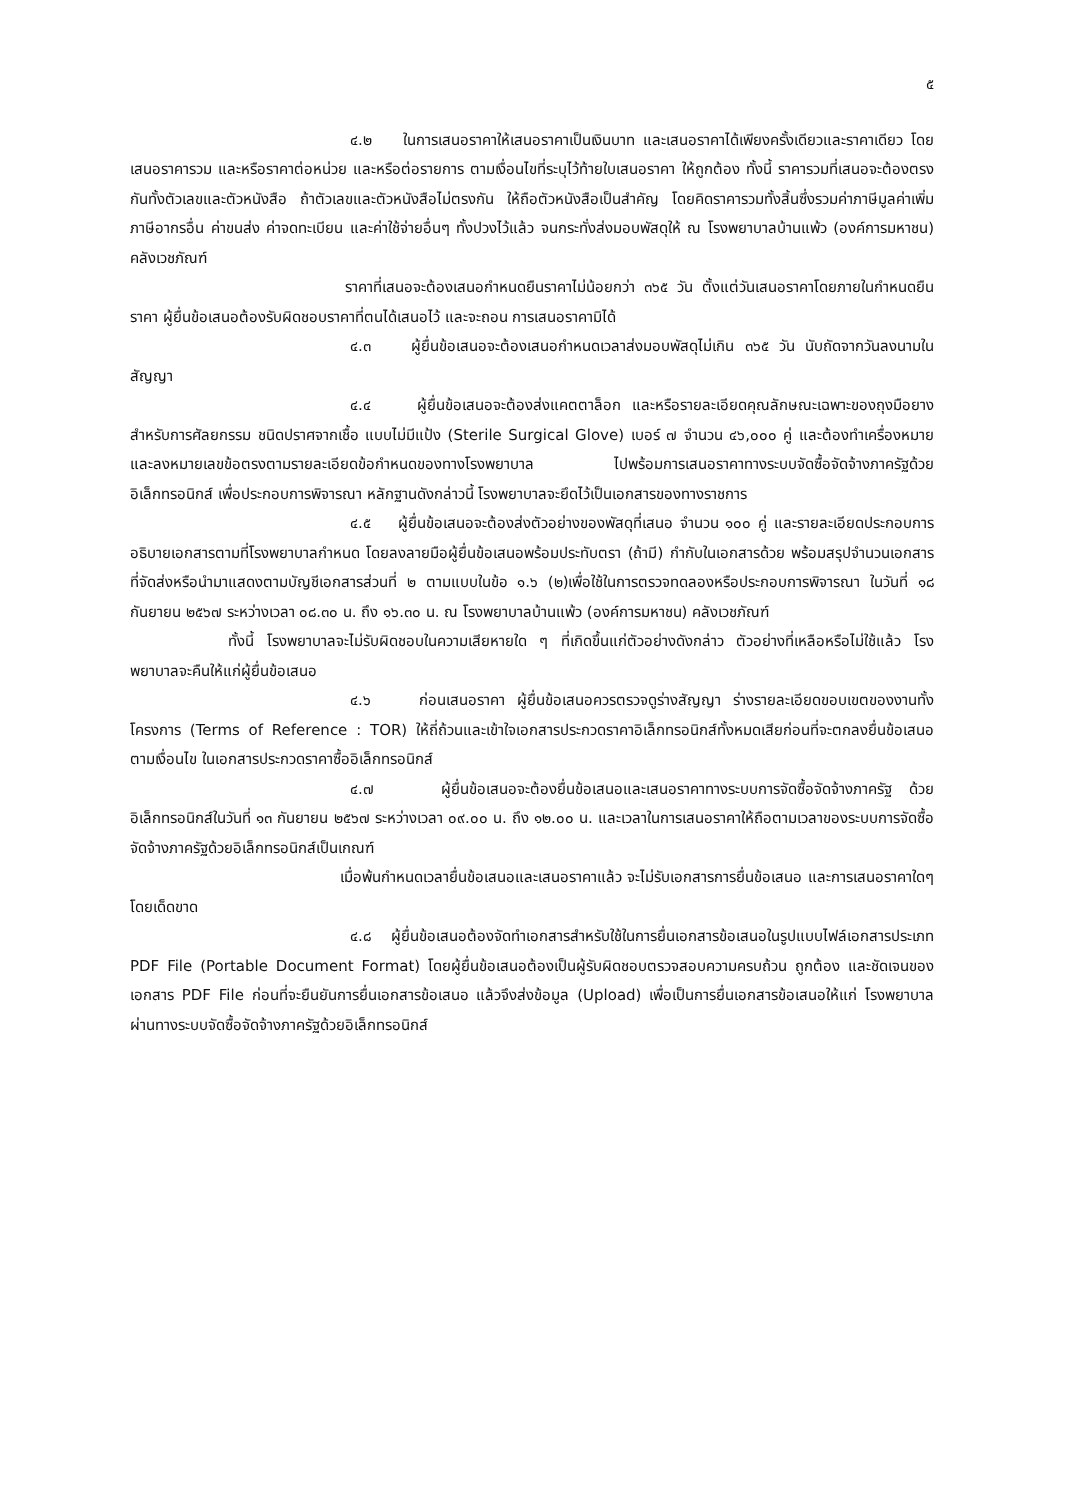๕
๔.๒ ในการเสนอราคาให้เสนอราคาเป็นเงินบาท และเสนอราคาได้เพียงครั้งเดียวและราคาเดียว โดยเสนอราคารวม และหรือราคาต่อหน่วย และหรือต่อรายการ ตามเงื่อนไขที่ระบุไว้ท้ายใบเสนอราคา ให้ถูกต้อง ทั้งนี้ ราคารวมที่เสนอจะต้องตรงกันทั้งตัวเลขและตัวหนังสือ ถ้าตัวเลขและตัวหนังสือไม่ตรงกัน ให้ถือตัวหนังสือเป็นสำคัญ โดยคิดราคารวมทั้งสิ้นซึ่งรวมค่าภาษีมูลค่าเพิ่ม ภาษีอากรอื่น ค่าขนส่ง ค่าจดทะเบียน และค่าใช้จ่ายอื่นๆ ทั้งปวงไว้แล้ว จนกระทั่งส่งมอบพัสดุให้ ณ โรงพยาบาลบ้านแพ้ว (องค์การมหาชน) คลังเวชภัณฑ์
ราคาที่เสนอจะต้องเสนอกำหนดยืนราคาไม่น้อยกว่า ๓๖๕ วัน ตั้งแต่วันเสนอราคาโดยภายในกำหนดยืนราคา ผู้ยื่นข้อเสนอต้องรับผิดชอบราคาที่ตนได้เสนอไว้ และจะถอน การเสนอราคามิได้
๔.๓ ผู้ยื่นข้อเสนอจะต้องเสนอกำหนดเวลาส่งมอบพัสดุไม่เกิน ๓๖๕ วัน นับถัดจากวันลงนามในสัญญา
๔.๔ ผู้ยื่นข้อเสนอจะต้องส่งแคตตาล็อก และหรือรายละเอียดคุณลักษณะเฉพาะของถุงมือยางสำหรับการศัลยกรรม ชนิดปราศจากเชื้อ แบบไม่มีแป้ง (Sterile Surgical Glove) เบอร์ ๗ จำนวน ๔๖,๐๐๐ คู่ และต้องทำเครื่องหมายและลงหมายเลขข้อตรงตามรายละเอียดข้อกำหนดของทางโรงพยาบาล ไปพร้อมการเสนอราคาทางระบบจัดซื้อจัดจ้างภาครัฐด้วยอิเล็กทรอนิกส์ เพื่อประกอบการพิจารณา หลักฐานดังกล่าวนี้ โรงพยาบาลจะยึดไว้เป็นเอกสารของทางราชการ
๔.๕ ผู้ยื่นข้อเสนอจะต้องส่งตัวอย่างของพัสดุที่เสนอ จำนวน ๑๐๐ คู่ และรายละเอียดประกอบการอธิบายเอกสารตามที่โรงพยาบาลกำหนด โดยลงลายมือผู้ยื่นข้อเสนอพร้อมประทับตรา (ถ้ามี) กำกับในเอกสารด้วย พร้อมสรุปจำนวนเอกสารที่จัดส่งหรือนำมาแสดงตามบัญชีเอกสารส่วนที่ ๒ ตามแบบในข้อ ๑.๖ (๒)เพื่อใช้ในการตรวจทดลองหรือประกอบการพิจารณา ในวันที่ ๑๘ กันยายน ๒๕๖๗ ระหว่างเวลา ๐๘.๓๐ น. ถึง ๑๖.๓๐ น. ณ โรงพยาบาลบ้านแพ้ว (องค์การมหาชน) คลังเวชภัณฑ์
ทั้งนี้ โรงพยาบาลจะไม่รับผิดชอบในความเสียหายใด ๆ ที่เกิดขึ้นแก่ตัวอย่างดังกล่าว ตัวอย่างที่เหลือหรือไม่ใช้แล้ว โรงพยาบาลจะคืนให้แก่ผู้ยื่นข้อเสนอ
๔.๖ ก่อนเสนอราคา ผู้ยื่นข้อเสนอควรตรวจดูร่างสัญญา ร่างรายละเอียดขอบเขตของงานทั้งโครงการ (Terms of Reference : TOR) ให้ถี่ถ้วนและเข้าใจเอกสารประกวดราคาอิเล็กทรอนิกส์ทั้งหมดเสียก่อนที่จะตกลงยื่นข้อเสนอตามเงื่อนไข ในเอกสารประกวดราคาซื้ออิเล็กทรอนิกส์
๔.๗ ผู้ยื่นข้อเสนอจะต้องยื่นข้อเสนอและเสนอราคาทางระบบการจัดซื้อจัดจ้างภาครัฐ ด้วยอิเล็กทรอนิกส์ในวันที่ ๑๓ กันยายน ๒๕๖๗ ระหว่างเวลา ๐๙.๐๐ น. ถึง ๑๒.๐๐ น. และเวลาในการเสนอราคาให้ถือตามเวลาของระบบการจัดซื้อจัดจ้างภาครัฐด้วยอิเล็กทรอนิกส์เป็นเกณฑ์
เมื่อพ้นกำหนดเวลายื่นข้อเสนอและเสนอราคาแล้ว จะไม่รับเอกสารการยื่นข้อเสนอ และการเสนอราคาใดๆ โดยเด็ดขาด
๔.๘ ผู้ยื่นข้อเสนอต้องจัดทำเอกสารสำหรับใช้ในการยื่นเอกสารข้อเสนอในรูปแบบไฟล์เอกสารประเภท PDF File (Portable Document Format) โดยผู้ยื่นข้อเสนอต้องเป็นผู้รับผิดชอบตรวจสอบความครบถ้วน ถูกต้อง และชัดเจนของเอกสาร PDF File ก่อนที่จะยืนยันการยื่นเอกสารข้อเสนอ แล้วจึงส่งข้อมูล (Upload) เพื่อเป็นการยื่นเอกสารข้อเสนอให้แก่ โรงพยาบาล ผ่านทางระบบจัดซื้อจัดจ้างภาครัฐด้วยอิเล็กทรอนิกส์